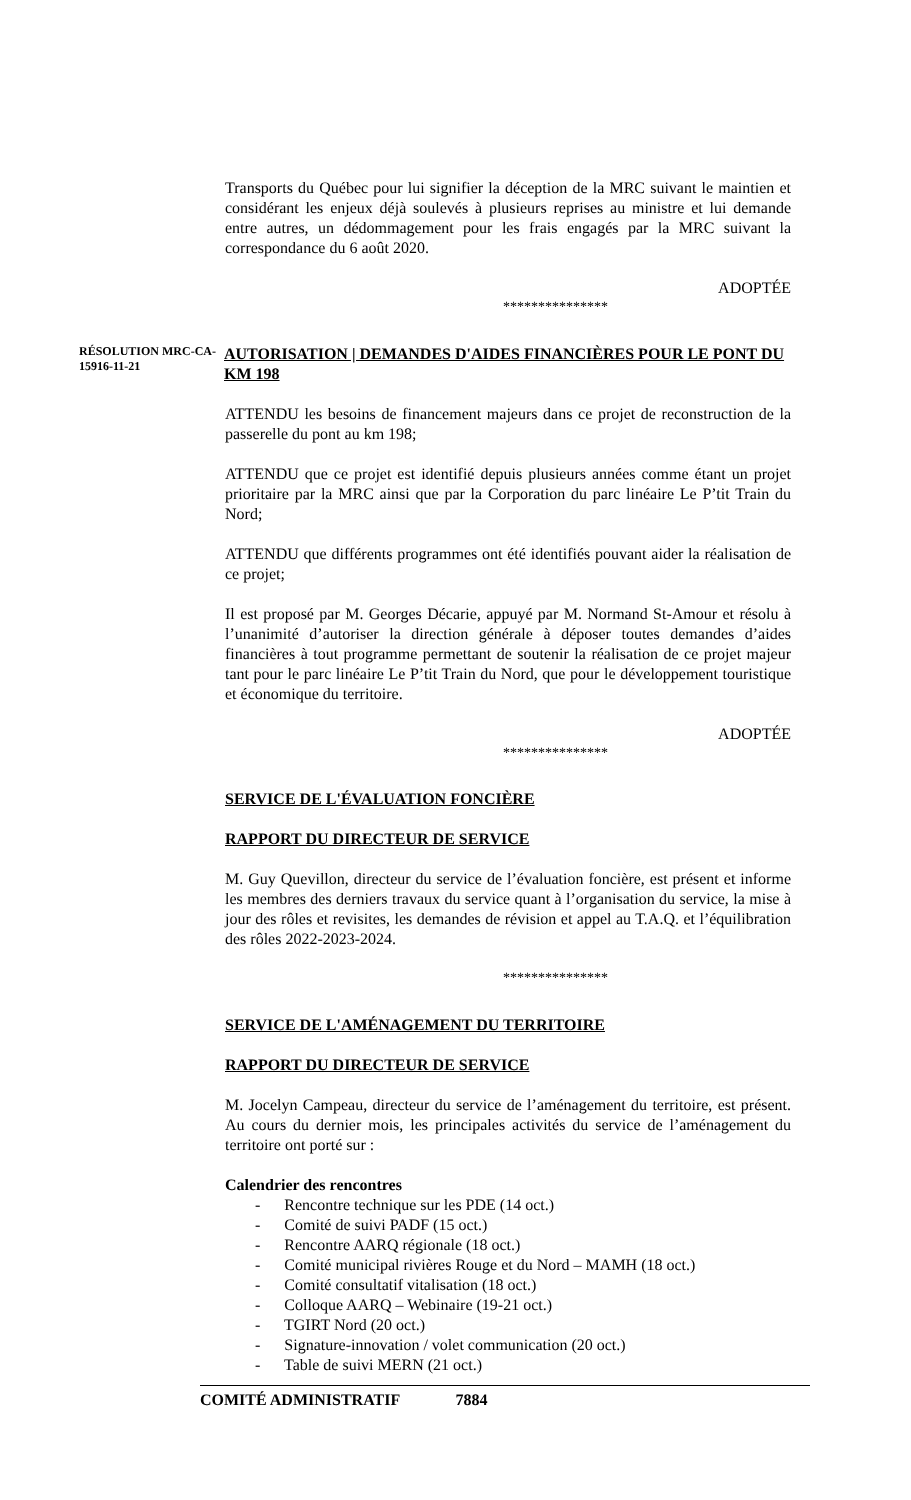Transports du Québec pour lui signifier la déception de la MRC suivant le maintien et considérant les enjeux déjà soulevés à plusieurs reprises au ministre et lui demande entre autres, un dédommagement pour les frais engagés par la MRC suivant la correspondance du 6 août 2020.
ADOPTÉE
***************
RÉSOLUTION MRC-CA- 15916-11-21
AUTORISATION | DEMANDES D'AIDES FINANCIÈRES POUR LE PONT DU KM 198
ATTENDU les besoins de financement majeurs dans ce projet de reconstruction de la passerelle du pont au km 198;
ATTENDU que ce projet est identifié depuis plusieurs années comme étant un projet prioritaire par la MRC ainsi que par la Corporation du parc linéaire Le P’tit Train du Nord;
ATTENDU que différents programmes ont été identifiés pouvant aider la réalisation de ce projet;
Il est proposé par M. Georges Décarie, appuyé par M. Normand St-Amour et résolu à l’unanimité d’autoriser la direction générale à déposer toutes demandes d’aides financières à tout programme permettant de soutenir la réalisation de ce projet majeur tant pour le parc linéaire Le P’tit Train du Nord, que pour le développement touristique et économique du territoire.
ADOPTÉE
***************
SERVICE DE L'ÉVALUATION FONCIÈRE
RAPPORT DU DIRECTEUR DE SERVICE
M. Guy Quevillon, directeur du service de l’évaluation foncière, est présent et informe les membres des derniers travaux du service quant à l’organisation du service, la mise à jour des rôles et revisites, les demandes de révision et appel au T.A.Q. et l’équilibration des rôles 2022-2023-2024.
***************
SERVICE DE L'AMÉNAGEMENT DU TERRITOIRE
RAPPORT DU DIRECTEUR DE SERVICE
M. Jocelyn Campeau, directeur du service de l’aménagement du territoire, est présent. Au cours du dernier mois, les principales activités du service de l’aménagement du territoire ont porté sur :
Calendrier des rencontres
- Rencontre technique sur les PDE (14 oct.)
- Comité de suivi PADF (15 oct.)
- Rencontre AARQ régionale (18 oct.)
- Comité municipal rivières Rouge et du Nord – MAMH (18 oct.)
- Comité consultatif vitalisation (18 oct.)
- Colloque AARQ – Webinaire (19-21 oct.)
- TGIRT Nord (20 oct.)
- Signature-innovation / volet communication (20 oct.)
- Table de suivi MERN (21 oct.)
COMITÉ ADMINISTRATIF 7884